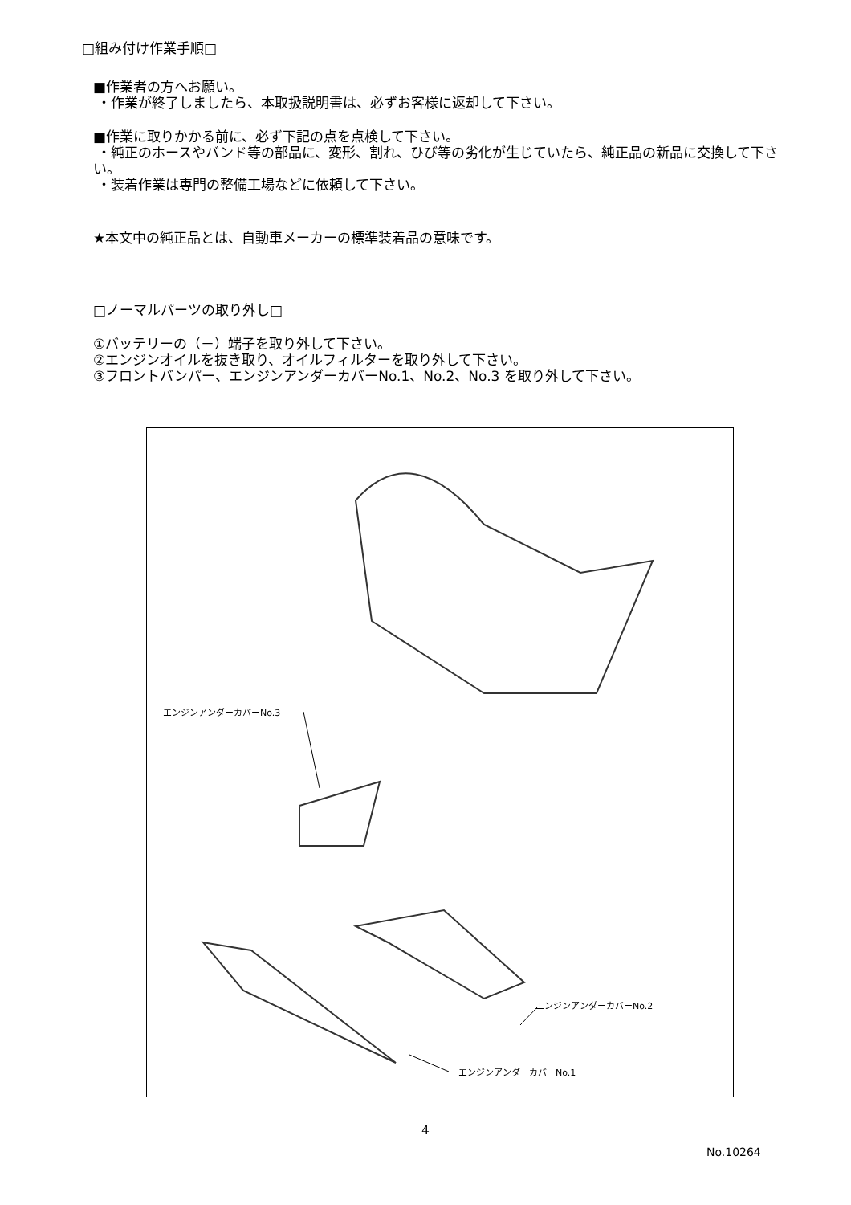□組み付け作業手順□
■作業者の方へお願い。
・作業が終了しましたら、本取扱説明書は、必ずお客様に返却して下さい。
■作業に取りかかる前に、必ず下記の点を点検して下さい。
・純正のホースやバンド等の部品に、変形、割れ、ひび等の劣化が生じていたら、純正品の新品に交換して下さい。
・装着作業は専門の整備工場などに依頼して下さい。
★本文中の純正品とは、自動車メーカーの標準装着品の意味です。
□ノーマルパーツの取り外し□
①バッテリーの（－）端子を取り外して下さい。
②エンジンオイルを抜き取り、オイルフィルターを取り外して下さい。
③フロントバンパー、エンジンアンダーカバーNo.1、No.2、No.3 を取り外して下さい。
エンジンアンダーカバーNo.3
エンジンアンダーカバーNo.2
エンジンアンダーカバーNo.1
4
No.10264